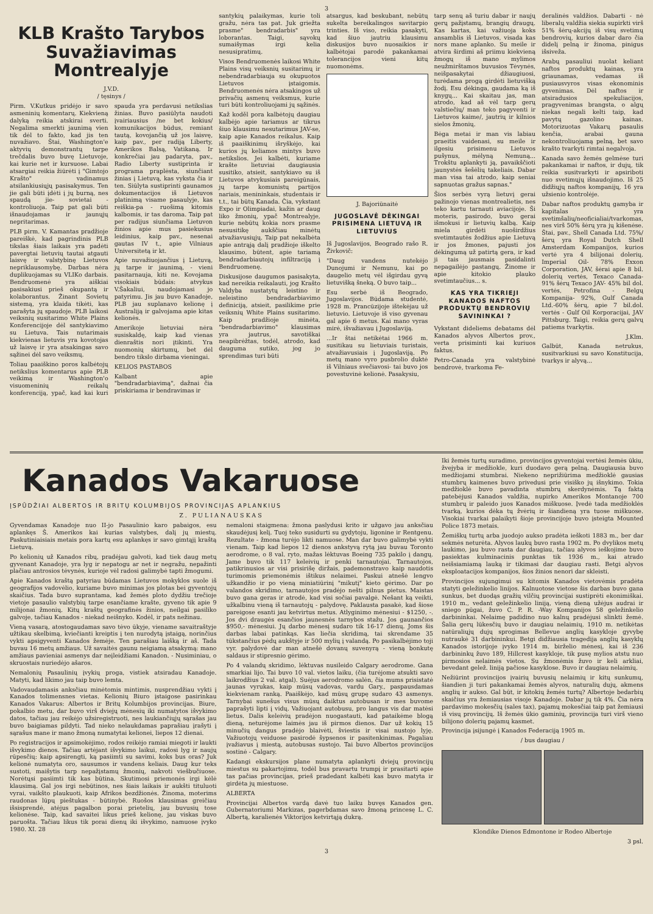3
KLB Krašto Tarybos Suvažiavimas Montrealyje
J.V.D.
/ tęsinys /
Pirm. V.Kutkus pridėjo ir savo asmeninių komentarų. Kiekvieną dalyką reikia atskirai sverti. Negalima smerkti jaunimą vien tik dėl to fakto, kad jis ten nuvažiavo. Štai, Washington'e aktyvių demonstrantų tarpe trečdalis buvo buvę Lietuvoje, kai kurie net ir kursuose. Labai atsargiai reikia žiūrėti į "Gimtojo Krašto" vadinamus atsilankiusiųjų pasisakymus. Ten jie gali būti įdėti į jų burną, nes spaudą jie- sovietai - kontroliuoja. Taip pat gali būti išnaudojamas ir jaunųjų nepritarimas.
PLB pirm. V. Kamantas pradžioje pareiškė, kad pagrindinis PLB tikslas šiais laikais yra padėti pavergtai lietuvių tautai atgauti laisvę ir valstybinę Lietuvos nepriklausomybę. Darbas nėra duplikuojamas su VLIKo darbais. Bendruomenė yra aiškiai pasisakiusi prieš okupantą ir kolaborantus. Žinant Sovietų sistemą, yra klaida tikėti, kas parašyta jų spaudoje. PLB laikosi veiksnių susitarimo White Plains Konferencijoje dėl santykiavimo su Lietuva. Tais nutarimais kiekvienas lietuvis yra kovotojas už laisvę ir yra atsakingas savo sąžinei dėl savo veiksmų.
Toliau paaiškino poros kalbėtojų netikslius komentarus apie PLB veikimą ir Washington'o visuomeninių reikalų konferenciją, ypač, kad kai kuri spauda yra perdavusi netikslias žinias. Buvo pasiūlyta naudoti įvairiausius /ne bet kokius/ komunikacijos būdus, remiant tautą, kovojančią už jos laisvę, kaip pav., per radiją Liberty, Amerikos Balsą, Vatikaną. Ir konkrečiai jau padaryta, pav., Radio Liberty sustiprinta ir programa praplėsta, siunčiant žinias į Lietuvą, kas vyksta čia ir ten. Siūlyta sustiprinti gaunamos dokumentacijos iš Lietuvos platinimą visame pasaulyje, kas reiškia-pa - ruošimą kitomis kalbomis, ir tas daroma. Taip pat per radijus siunčiama Lietuvon žinios apie mus pasiekusius leidinius, kaip pav., nesenai gautas IV t., apie Vilniaus Universitetą ir kt.
Apie nuvažiuojančius į Lietuvą, jų tarpe ir jaunimą, - vieni pasitarnauja, kiti ne. Kovojama visokiais būdais: atvykus V.Šakaliui, naudojamasi jo patyrimu. Jis jau buvo Kanadoje, PLB jau suplanavo kelionę į Australiją ir galvojama apie kitas kelionės.
Amerikoje lietuviai nėra susiskaldę, kaip kad vienas dienraštis nori įtikinti. Yra nuomonių skirtumų, bet dėl bendro tikslo dirbama vieningai.
KELIOS PASTABOS
Kalbant apie "bendradarbiavimą", dažnai čia priskiriama ir bendravimas ir
santykių palaikymas, kurie toli gražu, nėra tas pat. Juk griežta prasme" bendradarbis" yra loborantas. Taigi, sąvokų sumaišymas irgi kelia nesusipratimų.
Visos Bendruomenės laikosi White Plains visų veiksnių susitarimų ir nebendradarbiauja su okupuotos Lietuvos įstaigomis. Bendruomenės nėra atsakingos už privačių asmenų veiksmus, kurie turi būti kontroliuojami jų sąžinės.
Kaž koděl pora kalbėtojų daugiau kalbėjo apie tariamus ar tikrus šiuo klausimu nesutarimus JAV-se, kaip apie Kanados reikalus. Kaip iš paaiškinimų išryškėjo, kai kurios jų keliamos mintys buvo netikslios. Jei kalbėti, kuriame krašte lietuviai daugiausia susitiko, atsieit, santykiavo su iš Lietuvos atvykusiais pareigūnais, jų tarpe komunistų partijos nariais, menininkais, studentais ir t.t., tai būtų Kanada. Čia, vykstant Expo ir Olimpiadai, kažin ar daug liko žmonių, ypač Montrealyje, kurie nebūtų kokia nors prasme nesusitikę aukščiau minėtų atvažiavusiųjų. Taip pat nekalbėta apie antrąją dalį pradžioje iškelto klausimo, būtent, apie tariamą bendradarbiautojų infiltraciją į Bendruomenę.
Diskusijose daugumos pasisakyta, kad nereikia reikalauti, jog Krašto Valdyba nustatytų leistino ir neleistino bendradarbiavimo definiciją, atsieit, pasilikime prie veiksnių White Plains susitarimo. Kaip pradžioje minėta, "bendradarbiavimo" klausimas yra jautrus, savotiškai neapibrėžtas, todėl, atrodo, kad dauguma sutiko, jog jo sprendimas turi būti
atsargus, kad beskubant, nebūtų sukelta bereikalingos savitarpio trinties. Iš viso, reikia pasakyti, kad šiuo jautriu klausimu diskusijos buvo nuosaikios ir kalbėtojai parodė pakankamai tolerancijos vieni kitų nuomonėms.
J. Bajoriūnaitė
JUGOSLAVĖ DĖKINGAI PRISIMENA LIETUVĄ IR LIETUVIUS
Iš Jugoslavijos, Beogrado rašo R. Živkovič:
"Daug vandens nutekėjo Dunojumi ir Nemunu, kai po daugelio metų vėl išgirdau gyvą lietuvišką šneką. O buvo taip...
Esu serbė iš Beogrado, Jugoslavijos. Būdama studentė, 1928 m. Prancūzijoje ištekėjau už lietuvio. Lietuvoje iš viso gyvenau gal apie 6 metus. Kai mano vyras mirė, išvažiavau į Jugoslaviją.
...Ir štai netikėtai 1966 m. susitikau su lietuviais turistais, atvažiavusiais į Jugoslaviją. Po metų mano vyro pusbrolio duktė iš Vilniaus svečiavosi- tai buvo jos povestuvinė kelionė. Pasakysiu,
tarp senų aš turiu dabar ir naujų gerų pažįstamų, brangių draugų. Kas kartas, kai važiuoja koks ansamblis iš Lietuvos, visada kas nors mane aplanko. Su meile ir atvira širdimi aš priimu kiekvieną žmogų iš mano mylimos neužmirštamos buvusios Tėvynės, neišpasakytai džiaugiuosi, turėdama progą girdėti lietuvišką žodį. Esu dėkinga, gaudama ką iš knygų... Kai skaitau jas, man atrodo, kad aš vėl tarp gerų valstiečių/ man teko pagyventi ir Lietuvos kaime/, jautrių ir kilnios sielos žmonių.
Bėga metai ir man vis labiau praeitis vaidenasi, su meile ir ilgesiu prisimenu Lietuvos pušynus, mėlyną Nemuną... Trokštu aplankyti ją, pavaikščioti jaunystės šešėlių takeliais. Dabar man visa tai atrodo, kaip seniai sapnuotas gražus sapnas."
Šios serbės vyrą lietuvį gerai pažinojo vienas montrealietis, nes teko kartu tarnauti aviacijoje. Ši moteris, pasirodo, buvo gerai išmokusi ir lietuvių kalbą. Kaip miela girdėti nuoširdžius svetimtautės žodžius apie Lietuvą ir jos žmones, pajusti jos dėkingumą už patirtą gera, ir kad ji tais jausmais pasidalinti nepagailėjo pastangų. Žinome ir apie kitokio plauko svetimtaučius... s.
KAS YRA TIKRIEJI KANADOS NAFTOS PRODUKTŲ BENDROVIŲ SAVININKAI ?
Vykstant dideliems debatams dėl Kanados alyvos Albertos prov., verta prisiminti kai kuriuos faktus.
Petro-Canada yra valstybinė bendrovė, tvarkoma Fe-
deralinės valdžios. Dabarti - nė liberalų valdžia siekia supirkti virš 51% šėrų-akcijų iš visų svetimų bendrovių, kurios dabar daro čia didelį pelną ir žinoma, pinigus išsiveža.
Arabų pasauliui nuolat keliant naftos produktų kainas, yra griaunamas, vedamas iš pusiausvyros visas ekonominis gyvenimas. Dėl naftos ir atsiradusios spekuliacijos, pragyvenimas brangsta, o algų niekas negali kelti taip, kad pavytų gazolino kainas. Motorizuotas Vakarų pasaulis kenčia, arabai gauna nekontroliuojamą pelną, bet savo krašto tvarkyti rimtai negalvoja.
Kanada savo žemės gelmėse turi pakankamai ir naftos, ir dujų, tik reikia susitvarkyti ir apsiriboti nuo svetimųjų išnaudojimo. Iš 25 didžiųjų naftos kompanijų, 16 yra užsienio kontrolėje.
Dabar naftos produktų gamyba ir kapitalas yra svetimšalių/neoficialiai/tvarkomas, nes virš 50% šėrų yra jų kišenėse. Štai, pav., Shell Canada Ltd. 75%/šėrų yra Royal Dutch Shell Amsterdam Kompanijos, kurios vertė yra 4 bilijonai dolerių. Imperial Oil- 78% Exxon Corporation, JAV, šėrai apie 8 bil. dolerių vertės, Texaco Canada- 91% šėrų Texaco JAV- 45% bil dol. vertės, Petrofina - Belgų Kompanija- 92%, Gulf Canada Ltd.-60% šėrų, apie 7 bil.dol. vertės - Gulf Oil Korporacijai, JAV Pittsburg. Taigi, reikia gerų galvų patiems tvarkytis.
J.Klm.
Galbūt, Kanada netrukus, susitvarkiusi su savo Konstitucija, tvarkys ir alyvą...
Kanados Vakaruose
ĮSPŪDŽIAI ALBERTOS IR BRITŲ KOLUMBIJOS PROVINCIJAS APLANKIUS
Z. PULIANAUSKAS
Gyvendamas Kanadoje nuo II-jo Pasaulinio karo pabaigos, esu aplankęs Š. Amerikos kai kurias valstybes, dalį jų miestų. Paskutiniaisiais metais pora kartų esu aplankęs ir savo gimtąjį kraštą Lietuvą.
Po kelionių už Kanados ribų, pradėjau galvoti, kad tiek daug metų gyvenant Kanadoje, yra lyg ir nepatogu ar net ir negražu, nepažinti plačiau antrosios tėvynės, kurioje vėl radosi galimybė tapti žmogumi.
Apie Kanados kraštą patyriau būdamas Lietuvos mokyklos suole iš geografijos vadovėlio, kuriame buvo minimas jos plotas bei gyventojų skaičius. Tada buvo suprantama, kad žemės ploto dydžiu trečioje vietoje pasaulio valstybių tarpe esančiame krašte, gyveno tik apie 9 milijonai žmonių. Kitų kraštų geografinės žinios, neilgai pasiliko galvoje, tačiau Kanados - niekad neišnyko. Kodėl, ir pats nežinau.
Vieną vasarą, atostogaudamas savo tėvo ūkyje, viename savaitraštyje užtikau skelbimą, kviečianti kreiptis į ten nurodytą įstaigą, norinčius vykti apsigyventi Kanados žemėje. Ten parašiau laišką ir aš. Tada buvau 16 metų amžiaus. Už savaitės gaunu neigiamą atsakymą: mano amžiaus pavieniai asmenys dar neįleidžiami Kanadon. - Nusiminiau, o skruostais nuriedėjo ašaros.
Nemalonių Pasaulinių įvykių proga, vistiek atsiradau Kanadoje. Matyti, kad likimo jau taip buvo lemta.
Vadovaudamasis anksčiau minėtomis mintimis, nusprendžiau vykti į Kanados tolimensnes vietas. Kelionių Biuro įstaigose pasirinkau Kanados Vakarus: Albertos ir Britų Kolumbijos provincijas. Biure, pokalbio metu, dar buvo virš dviejų mėnesių iki numatytos išvykimo datos, tačiau jau reikėjo užsiregistruoti, nes laukiančiųjų sąrašas jau buvo baigiamas pildyti. Tad nieko nelaukdamas paprašiau įrašyti į sąrašus mane ir mano žmoną numatytai kelionei, liepos 12 dienai.
Po registracijos ir apsimokėjimo, rodos reikėjo ramiai miegoti ir laukti išvykimo dienos. Tačiau artėjant išvykimo laikui, radosi lyg ir naujų rūpesčių: kaip apsirengti, ką pasiimti su savimi, koks bus oras? Juk kelionė numatyta oro, sausumos ir vandens keliais. Daug kur teks sustoti, maišytis tarp nepažįstamų žmonių, nakvoti viešbučiuose. Norėtųsi pasiimti tik kas būtina. Skutimosi priemonės irgi kėlė klausimą. Gal jos irgi nebūtinos, nes šiais laikais ir aukšti tituluoti vyrai, vaikšto plaukuoti, kaip Afrikos bezdžionės. Žinoma, moterims raudonas lūpų pieštukas - būtinybė. Ruošos klausimas greičiau išsisprendė, atėjus pagalbon porai prietelių, jau buvusių tose kelionėse. Taip, kad savaitei likus prieš kelionę, jau viskas buvo paruošta. Tačiau likus tik porai dienų iki išvykimo, namuose įvyko nemaloni staigmena: žmona paslydusi krito ir užgavo jau anksčiau skaudėjusį kelį. Tuoj teko susidurti su gydytoju, ligonine ir Rentgenu. Rezultate - žmona turėjo likti namuose. Man dar buvo galimybė vykti vienam. Taip kad liepos 12 dienos ankstyvą rytą jau buvau Toronto aerodrome, o 8 val. ryto, mažas lėktuvas Boeing 735 pakilo į dangų. Jame buvo tik 117 keleivių ir penki tarnautojai. Tarnautojos, patikrinusios ar visi prisirišę diržais, pademonstravo kaip naudotis turimomis priemonėmis ištikus nelaimei. Paskui atnešė lengvo užkandžio ir po vieną miniatiūrinį "mikutį" kieto gėrimo. Dar po valandos skridimo, tarnautojos pradėjo nešti pilnus pietus. Maistas buvo gana geras ir atrodė, kad visi sočiai pavalgė. Nešant ką veikti, užkalbinu vieną iš tarnautojų - palydovę. Paklausta pasakė, kad šiose pareigose esanti jau ketvirtus metus. Atlyginimo mėnesiui - $1250, -. Jos dvi draugės esančios jaunesnės tarnybos stažu. Jos gaunančios $950,- mėnesiui. Jų darbo mėnesį sudaro tik 16-17 dienų. Joms šis darbas labai patinkąs. Kas liečia skridimą, tai skrendame 35 tūkstančius pėdų aukštyje ir 500 mylių į valandą. Po pasikalbėjimo toji vyr. palydovė dar man atnešė dovanų suvenyrą - vieną bonkutę saldaus ir stipresnio gėrimo.
Po 4 valandų skridimo, lėktuvas nusileido Calgary aerodrome. Gana smarkiai lijo. Tai buvo 10 val. vietos laiku, (čia turėjome atsukti savo laikrodžius 2 val. atgal). Suėjus aerodromo salėn, čia mums prisistatė jaunas vyrukas, kaip mūsų vadovas, vardu Gary., paspausdamas kiekvienam ranką. Paaiškėjo, kad mūsų grupę sudaro 43 asmenys. Tarnybai sunešus visus mūsų daiktus autobusan ir mes buvome paprašyti lipti į vidų. Važiuojant autobusu, pro langus vis dar matėsi lietus. Dalis keleivių pradėjon nuogastauti, kad pataikėme blogą dieną, neturėjome laimės jau iš pirmos dienos. Dar už kokių 15 minučių dangus pradėjo blaivėti, šviestis ir visai nustojo lyję. Važiuotojų veiduose pasirodė šypsenos ir pasitenkinimas. Pagaliau įvažiavus į miestą, autobusas sustojo. Tai buvo Albertos provincijos sostinė - Calgary.
Kadangi ekskursijos plane numatyta aplankyti dviejų provincijų miestus su pakartojimu, todėl bus pravartu trumpį ir prasitarti apie tas pačias provincijas, prieš pradedant kalbėti kas buvo matyta ir girdėta jų miestuose.
ALBERTA
Provincijai Albertos vardą davė tuo laiku buvęs Kanados gen. Gubernatoriumi Markizas, pagerbdamas savo žmoną princesę L. C. Albertą, karalienės Viktorijos ketvirtąją dukrą.
1980. XI. 28
Iki žemės turtų suradimo, provincijos gyventojai vertėsi žemės ūkiu, žvejyba ir medžiokle, kuri duodavo gerą pelną. Daugiausia buvo medžiojami stumbrai. Niekeno neprižiūrima medžioklė gausias stumbrų kaimenes buvo privedusi prie visiško jų išnykimo. Tokia medžioklė buvo pavadinta stumbrų skerdynėmis. Tą faktą patebėjusi Kanados valdžia, nupirko Amerikos Montanoje 700 stumbrų ir paleido juos Kanados miškuose. Įvedė tada medžioklės tvarką, kurios dėka tų žvėrių ir šiandieną yra tuose miškuose. Visokiai tvarkai palaikyti šioje provincijoje buvo įsteigta Mounted Police 1873 metais.
Žemiškų turtų arba juodojo aukso pradėta ieškoti 1883 m., ber dar sekmės neturėta. Alyvos laukų buvo rasta 1902 m. Po dvylikos metų laukimo, jau buvo rasta dar daugiau, tačiau alyvos ieškojime buvo pasiektas kulminacinis punktas tik 1936 m., kai atrado neišsiamiamą lauką ir tikimasi dar daugiau rasti. Betgi alyvos eksploatacijos kompanijos, šios žinios nenori dar skleisti.
Provincijos sujungimui su kitomis Kanados vietovėmis pradėta statyti geležinkelio linijos. Kalnuotose vietose šis darbas buvo gana sunkus, bet duodąs gražių vilčių provincijai sustiprėti ekonimiškai. 1910 m., vedant geležinkelio liniją, vieną dieną užėjus audrai ir sniego pūgai, žuvo C. P. R. -Way Kompanijos 58 geležinkelio darbininkai. Nelaimę padidino nuo kalnų pradėjusi slinkti žemė. Šalia gerų lūkesčių buvo ir daugiau nelaimių. 1910 m. netikėtas natūraliųjų dujų sprogimas Bellevue anglių kasykloje gyvybę nutraukė 31 darbininkui. Betgi didžiausia tragedija anglių kasyklų Kanados istorijoje įvyko 1914 m. birželio mėnesį, kai iš 236 darbininkų žuvo 189, Hillcrest kasykloje, tik pusę mylios atstu nuo pirmosios nelaimės vietos. Su žmonėmis žuvo ir keli arkliai, bevedant gelež. liniją pačiose kasyklose. Buvo ir daugiau nelaimių.
Nežiūrint provincijos įvairių buvusių nelaimių ir kitų sunkumų, šiandien ji turi pakankamai žemės alyvos, naturalių dujų, akmens anglių ir aukso. Gal būt, ir kitokių žemės turtų? Albertoje bedarbių skaičius yra žemiausias visoje Kanadoje. Dabar jų tik 4%. Čia nėra pardavimo mokesčių (sales tax), pajamų mokesčiai taip pat žemiausi iš visų provincijų. Iš žemės ūkio gaminių, provincija turi virš vieno bilijono dolerių pajamų kasmet.
Provincija įsijungė į Kanados Federaciją 1905 m.
/ bus daugiau /
Klondike Dienos Edmontone ir Rodeo Albertoje
3 psl.
3